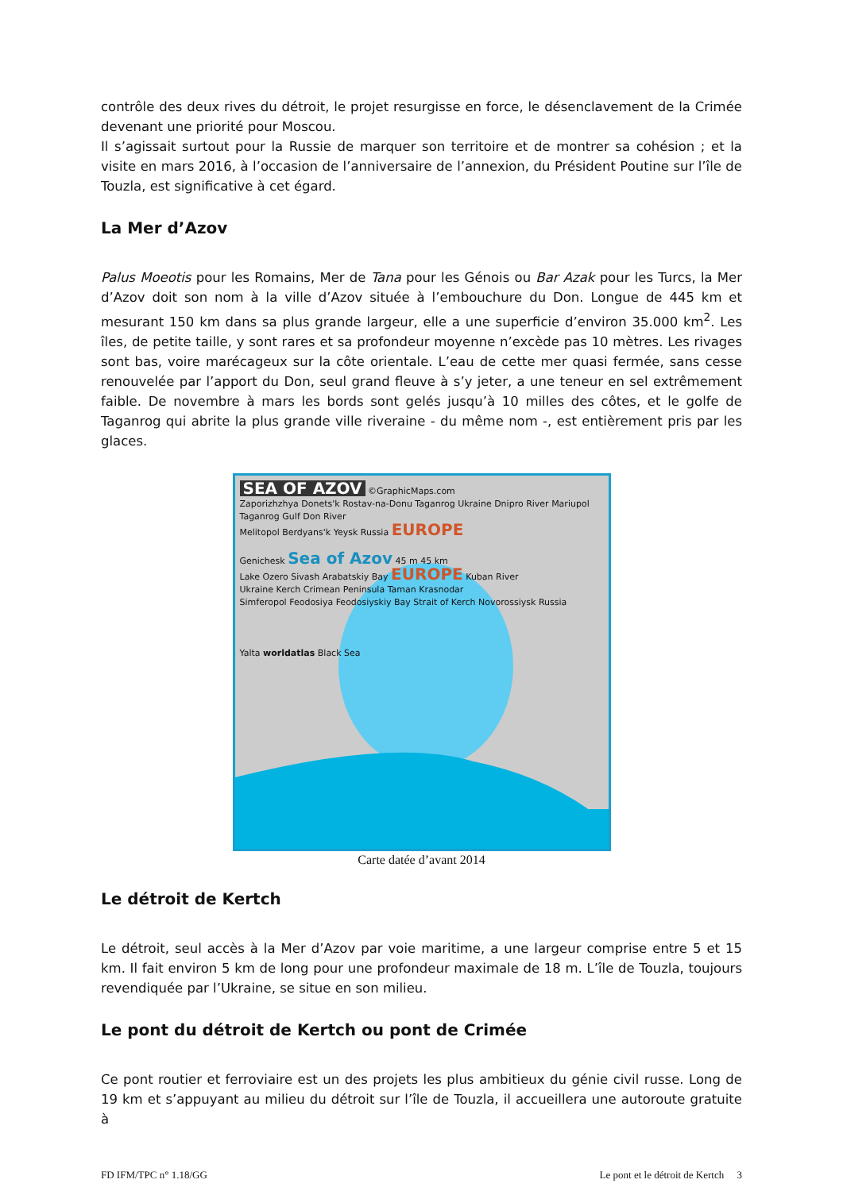contrôle des deux rives du détroit, le projet resurgisse en force, le désenclavement de la Crimée devenant une priorité pour Moscou.
Il s’agissait surtout pour la Russie de marquer son territoire et de montrer sa cohésion ; et la visite en mars 2016, à l’occasion de l’anniversaire de l’annexion, du Président Poutine sur l’île de Touzla, est significative à cet égard.
La Mer d’Azov
Palus Moeotis pour les Romains, Mer de Tana pour les Génois ou Bar Azak pour les Turcs, la Mer d’Azov doit son nom à la ville d’Azov située à l’embouchure du Don. Longue de 445 km et mesurant 150 km dans sa plus grande largeur, elle a une superficie d’environ 35.000 km<sup>2</sup>. Les îles, de petite taille, y sont rares et sa profondeur moyenne n’excède pas 10 mètres. Les rivages sont bas, voire marécageux sur la côte orientale. L’eau de cette mer quasi fermée, sans cesse renouvelée par l’apport du Don, seul grand fleuve à s’y jeter, a une teneur en sel extrêmement faible. De novembre à mars les bords sont gelés jusqu’à 10 milles des côtes, et le golfe de Taganrog qui abrite la plus grande ville riveraine - du même nom -, est entièrement pris par les glaces.
SEA OF AZOV
©GraphicMaps.com
Zaporizhzhya Donets'k Rostav-na-Donu Taganrog Ukraine Dnipro River Mariupol Taganrog Gulf Don River
Melitopol Berdyans'k Yeysk Russia EUROPE
Genichesk Sea of Azov 45 m 45 km
Lake Ozero Sivash Arabatskiy Bay EUROPE Kuban River
Ukraine Kerch Crimean Peninsula Taman Krasnodar
Simferopol Feodosiya Feodosiyskiy Bay Strait of Kerch Novorossiysk Russia
Yalta worldatlas Black Sea
Carte datée d’avant 2014
Le détroit de Kertch
Le détroit, seul accès à la Mer d’Azov par voie maritime, a une largeur comprise entre 5 et 15 km. Il fait environ 5 km de long pour une profondeur maximale de 18 m. L’île de Touzla, toujours revendiquée par l’Ukraine, se situe en son milieu.
Le pont du détroit de Kertch ou pont de Crimée
Ce pont routier et ferroviaire est un des projets les plus ambitieux du génie civil russe. Long de 19 km et s’appuyant au milieu du détroit sur l’île de Touzla, il accueillera une autoroute gratuite à
FD IFM/TPC n° 1.18/GG Le pont et le détroit de Kertch 3